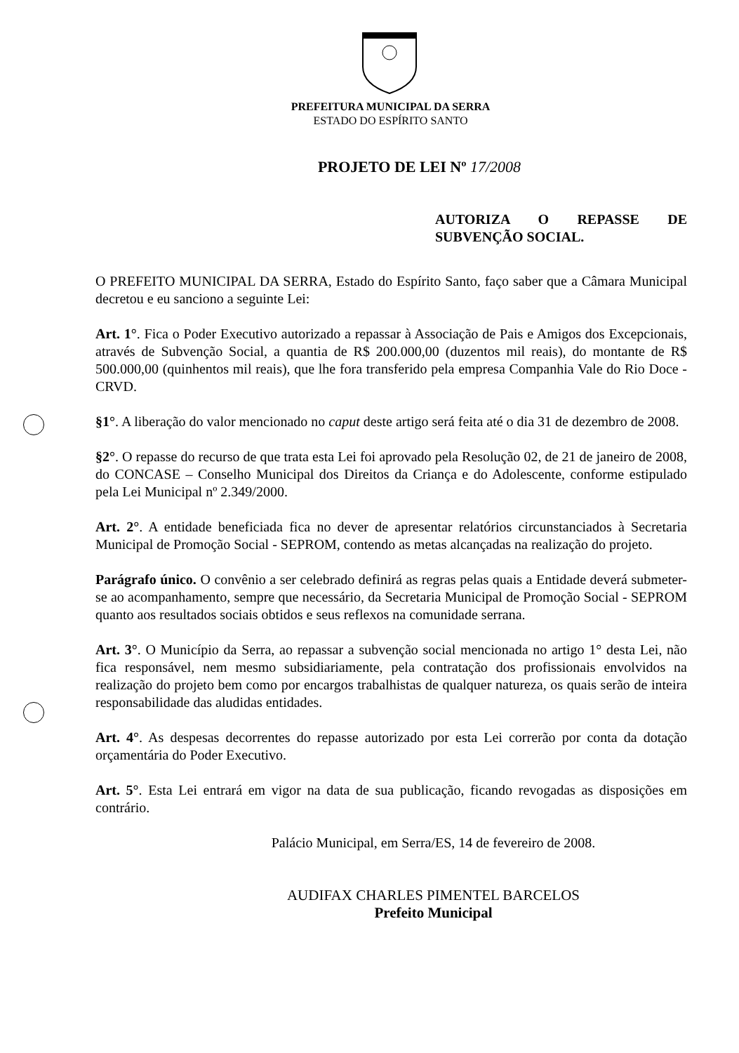PREFEITURA MUNICIPAL DA SERRA
ESTADO DO ESPÍRITO SANTO
PROJETO DE LEI Nº 17/2008
AUTORIZA O REPASSE DE SUBVENÇÃO SOCIAL.
O PREFEITO MUNICIPAL DA SERRA, Estado do Espírito Santo, faço saber que a Câmara Municipal decretou e eu sanciono a seguinte Lei:
Art. 1°. Fica o Poder Executivo autorizado a repassar à Associação de Pais e Amigos dos Excepcionais, através de Subvenção Social, a quantia de R$ 200.000,00 (duzentos mil reais), do montante de R$ 500.000,00 (quinhentos mil reais), que lhe fora transferido pela empresa Companhia Vale do Rio Doce - CRVD.
§1°. A liberação do valor mencionado no caput deste artigo será feita até o dia 31 de dezembro de 2008.
§2°. O repasse do recurso de que trata esta Lei foi aprovado pela Resolução 02, de 21 de janeiro de 2008, do CONCASE – Conselho Municipal dos Direitos da Criança e do Adolescente, conforme estipulado pela Lei Municipal nº 2.349/2000.
Art. 2°. A entidade beneficiada fica no dever de apresentar relatórios circunstanciados à Secretaria Municipal de Promoção Social - SEPROM, contendo as metas alcançadas na realização do projeto.
Parágrafo único. O convênio a ser celebrado definirá as regras pelas quais a Entidade deverá submeter-se ao acompanhamento, sempre que necessário, da Secretaria Municipal de Promoção Social - SEPROM quanto aos resultados sociais obtidos e seus reflexos na comunidade serrana.
Art. 3°. O Município da Serra, ao repassar a subvenção social mencionada no artigo 1° desta Lei, não fica responsável, nem mesmo subsidiariamente, pela contratação dos profissionais envolvidos na realização do projeto bem como por encargos trabalhistas de qualquer natureza, os quais serão de inteira responsabilidade das aludidas entidades.
Art. 4°. As despesas decorrentes do repasse autorizado por esta Lei correrão por conta da dotação orçamentária do Poder Executivo.
Art. 5°. Esta Lei entrará em vigor na data de sua publicação, ficando revogadas as disposições em contrário.
Palácio Municipal, em Serra/ES, 14 de fevereiro de 2008.
AUDIFAX CHARLES PIMENTEL BARCELOS
Prefeito Municipal